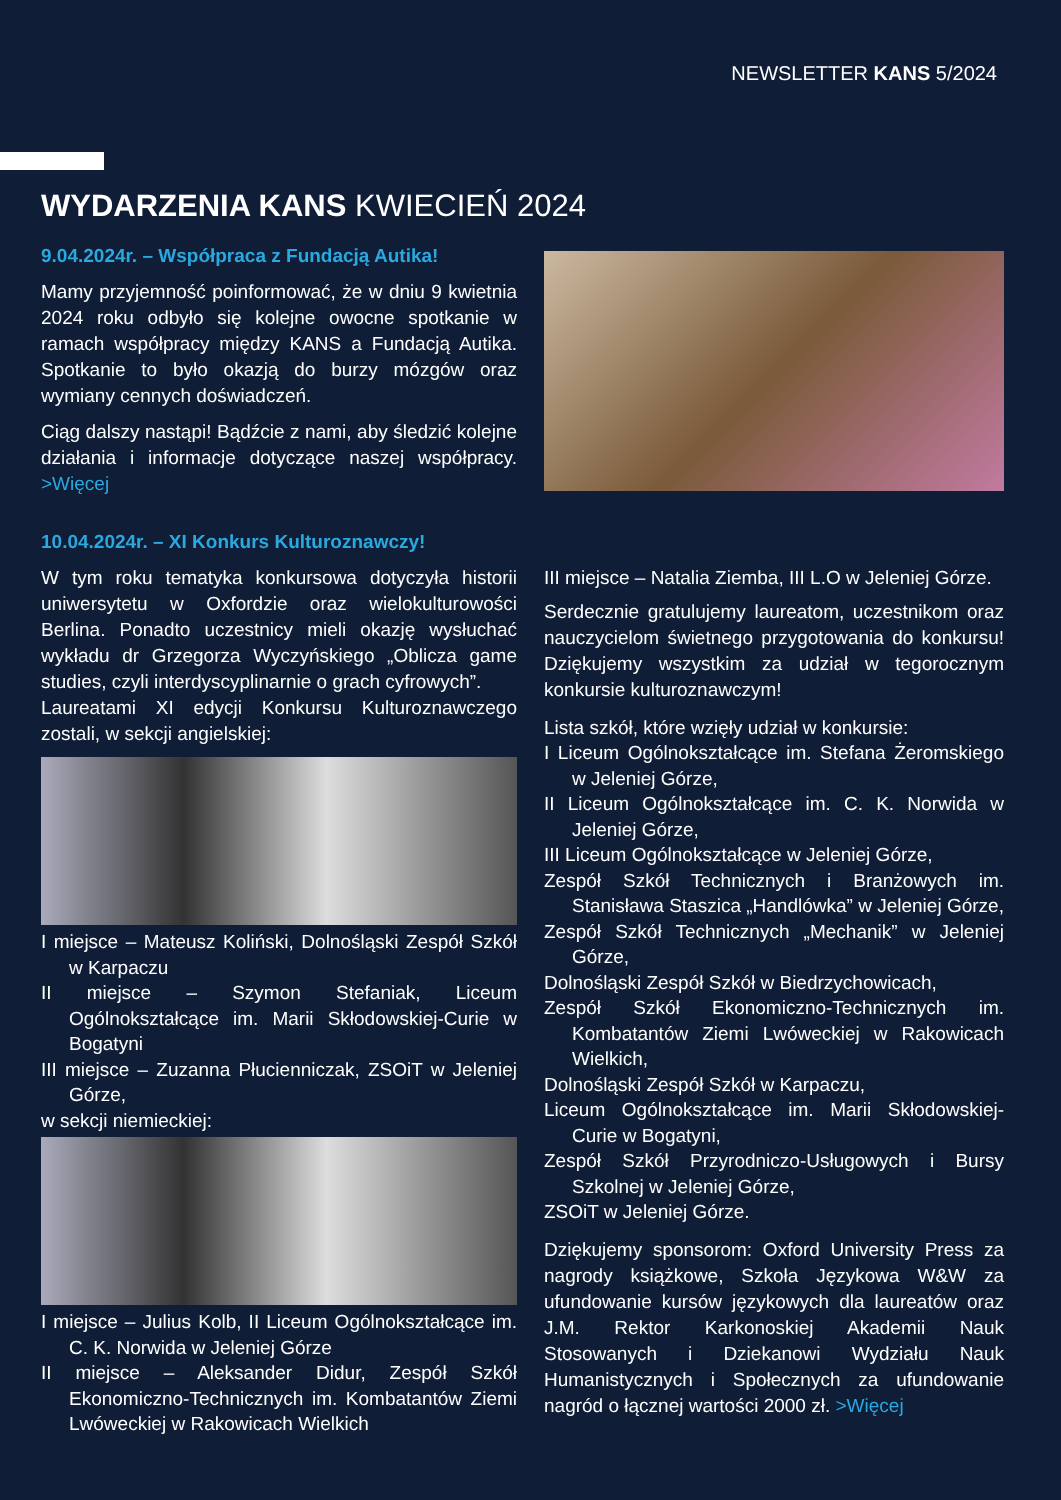NEWSLETTER KANS 5/2024
WYDARZENIA KANS KWIECIEŃ 2024
9.04.2024r. – Współpraca z Fundacją Autika!
Mamy przyjemność poinformować, że w dniu 9 kwietnia 2024 roku odbyło się kolejne owocne spotkanie w ramach współpracy między KANS a Fundacją Autika. Spotkanie to było okazją do burzy mózgów oraz wymiany cennych doświadczeń.
Ciąg dalszy nastąpi! Bądźcie z nami, aby śledzić kolejne działania i informacje dotyczące naszej współpracy. >Więcej
10.04.2024r. – XI Konkurs Kulturoznawczy!
W tym roku tematyka konkursowa dotyczyła historii uniwersytetu w Oxfordzie oraz wielokulturowości Berlina. Ponadto uczestnicy mieli okazję wysłuchać wykładu dr Grzegorza Wyczyńskiego „Oblicza game studies, czyli interdyscyplinarnie o grach cyfrowych”.
Laureatami XI edycji Konkursu Kulturoznawczego zostali, w sekcji angielskiej:
I miejsce – Mateusz Koliński, Dolnośląski Zespół Szkół w Karpaczu
II miejsce – Szymon Stefaniak, Liceum Ogólnokształcące im. Marii Skłodowskiej-Curie w Bogatyni
III miejsce – Zuzanna Płucienniczak, ZSOiT w Jeleniej Górze,
w sekcji niemieckiej:
I miejsce – Julius Kolb, II Liceum Ogólnokształcące im. C. K. Norwida w Jeleniej Górze
II miejsce – Aleksander Didur, Zespół Szkół Ekonomiczno-Technicznych im. Kombatantów Ziemi Lwóweckiej w Rakowicach Wielkich
III miejsce – Natalia Ziemba, III L.O w Jeleniej Górze.
Serdecznie gratulujemy laureatom, uczestnikom oraz nauczycielom świetnego przygotowania do konkursu! Dziękujemy wszystkim za udział w tegorocznym konkursie kulturoznawczym!
Lista szkół, które wzięły udział w konkursie:
I Liceum Ogólnokształcące im. Stefana Żeromskiego w Jeleniej Górze,
II Liceum Ogólnokształcące im. C. K. Norwida w Jeleniej Górze,
III Liceum Ogólnokształcące w Jeleniej Górze,
Zespół Szkół Technicznych i Branżowych im. Stanisława Staszica „Handlówka” w Jeleniej Górze,
Zespół Szkół Technicznych „Mechanik” w Jeleniej Górze,
Dolnośląski Zespół Szkół w Biedrzychowicach,
Zespół Szkół Ekonomiczno-Technicznych im. Kombatantów Ziemi Lwóweckiej w Rakowicach Wielkich,
Dolnośląski Zespół Szkół w Karpaczu,
Liceum Ogólnokształcące im. Marii Skłodowskiej-Curie w Bogatyni,
Zespół Szkół Przyrodniczo-Usługowych i Bursy Szkolnej w Jeleniej Górze,
ZSOiT w Jeleniej Górze.
Dziękujemy sponsorom: Oxford University Press za nagrody książkowe, Szkoła Językowa W&W za ufundowanie kursów językowych dla laureatów oraz J.M. Rektor Karkonoskiej Akademii Nauk Stosowanych i Dziekanowi Wydziału Nauk Humanistycznych i Społecznych za ufundowanie nagród o łącznej wartości 2000 zł. >Więcej